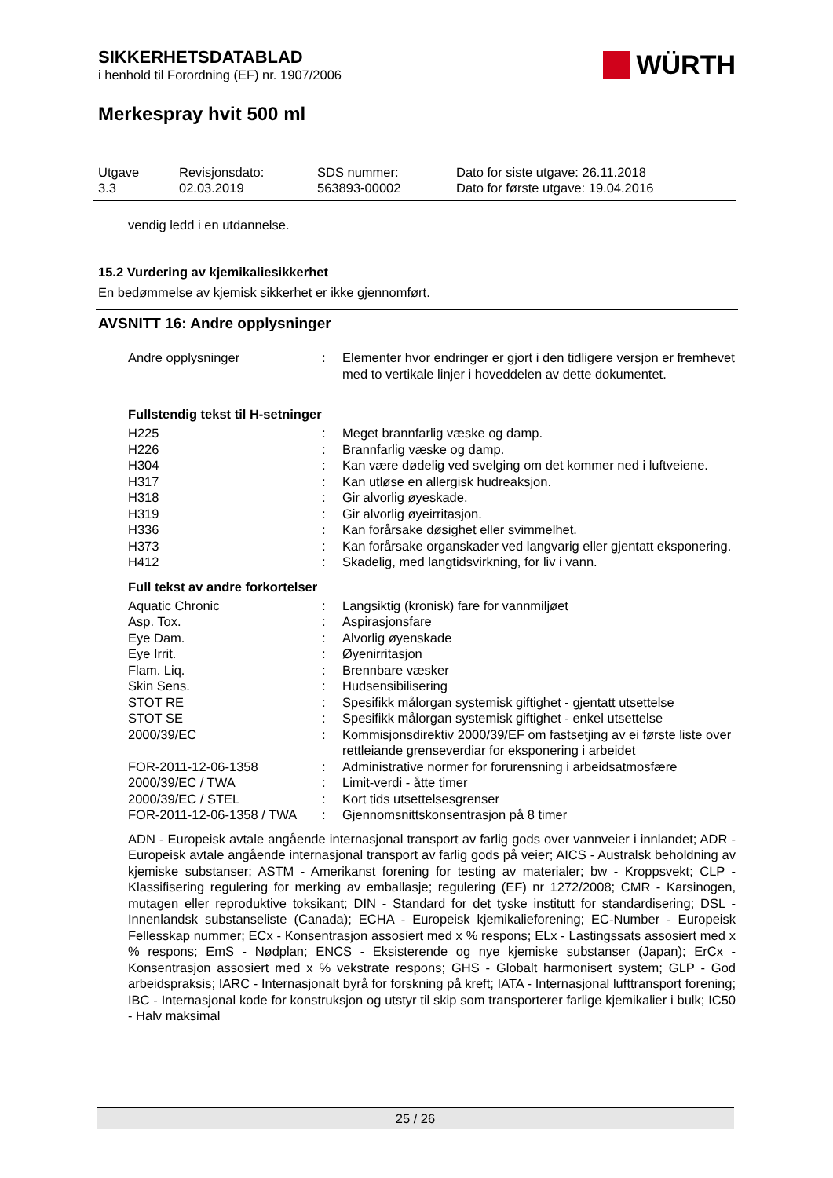SIKKERHETSDATABLAD
i henhold til Forordning (EF) nr. 1907/2006
WÜRTH
Merkespray hvit 500 ml
Utgave
3.3
Revisjonsdato:
02.03.2019
SDS nummer:
563893-00002
Dato for siste utgave: 26.11.2018
Dato for første utgave: 19.04.2016
vendig ledd i en utdannelse.
15.2 Vurdering av kjemikaliesikkerhet
En bedømmelse av kjemisk sikkerhet er ikke gjennomført.
AVSNITT 16: Andre opplysninger
| Andre opplysninger | : | Elementer hvor endringer er gjort i den tidligere versjon er fremhevet med to vertikale linjer i hoveddelen av dette dokumentet. |
Fullstendig tekst til H-setninger
| H225 | : | Meget brannfarlig væske og damp. |
| H226 | : | Brannfarlig væske og damp. |
| H304 | : | Kan være dødelig ved svelging om det kommer ned i luftveiene. |
| H317 | : | Kan utløse en allergisk hudreaksjon. |
| H318 | : | Gir alvorlig øyeskade. |
| H319 | : | Gir alvorlig øyeirritasjon. |
| H336 | : | Kan forårsake døsighet eller svimmelhet. |
| H373 | : | Kan forårsake organskader ved langvarig eller gjentatt eksponering. |
| H412 | : | Skadelig, med langtidsvirkning, for liv i vann. |
Full tekst av andre forkortelser
| Aquatic Chronic | : | Langsiktig (kronisk) fare for vannmiljøet |
| Asp. Tox. | : | Aspirasjonsfare |
| Eye Dam. | : | Alvorlig øyenskade |
| Eye Irrit. | : | Øyenirritasjon |
| Flam. Liq. | : | Brennbare væsker |
| Skin Sens. | : | Hudsensibilisering |
| STOT RE | : | Spesifikk målorgan systemisk giftighet - gjentatt utsettelse |
| STOT SE | : | Spesifikk målorgan systemisk giftighet - enkel utsettelse |
| 2000/39/EC | : | Kommisjonsdirektiv 2000/39/EF om fastsetjing av ei første liste over rettleiande grenseverdiar for eksponering i arbeidet |
| FOR-2011-12-06-1358 | : | Administrative normer for forurensning i arbeidsatmosfære |
| 2000/39/EC / TWA | : | Limit-verdi - åtte timer |
| 2000/39/EC / STEL | : | Kort tids utsettelsesgrenser |
| FOR-2011-12-06-1358 / TWA | : | Gjennomsnittskonsentrasjon på 8 timer |
ADN - Europeisk avtale angående internasjonal transport av farlig gods over vannveier i innlandet; ADR - Europeisk avtale angående internasjonal transport av farlig gods på veier; AICS - Australsk beholdning av kjemiske substanser; ASTM - Amerikanst forening for testing av materialer; bw - Kroppsvekt; CLP - Klassifisering regulering for merking av emballasje; regulering (EF) nr 1272/2008; CMR - Karsinogen, mutagen eller reproduktive toksikant; DIN - Standard for det tyske institutt for standardisering; DSL - Innenlandsk substanseliste (Canada); ECHA - Europeisk kjemikalieforening; EC-Number - Europeisk Fellesskap nummer; ECx - Konsentrasjon assosiert med x % respons; ELx - Lastingssats assosiert med x % respons; EmS - Nødplan; ENCS - Eksisterende og nye kjemiske substanser (Japan); ErCx - Konsentrasjon assosiert med x % vekstrate respons; GHS - Globalt harmonisert system; GLP - God arbeidspraksis; IARC - Internasjonalt byrå for forskning på kreft; IATA - Internasjonal lufttransport forening; IBC - Internasjonal kode for konstruksjon og utstyr til skip som transporterer farlige kjemikalier i bulk; IC50 - Halv maksimal
25 / 26